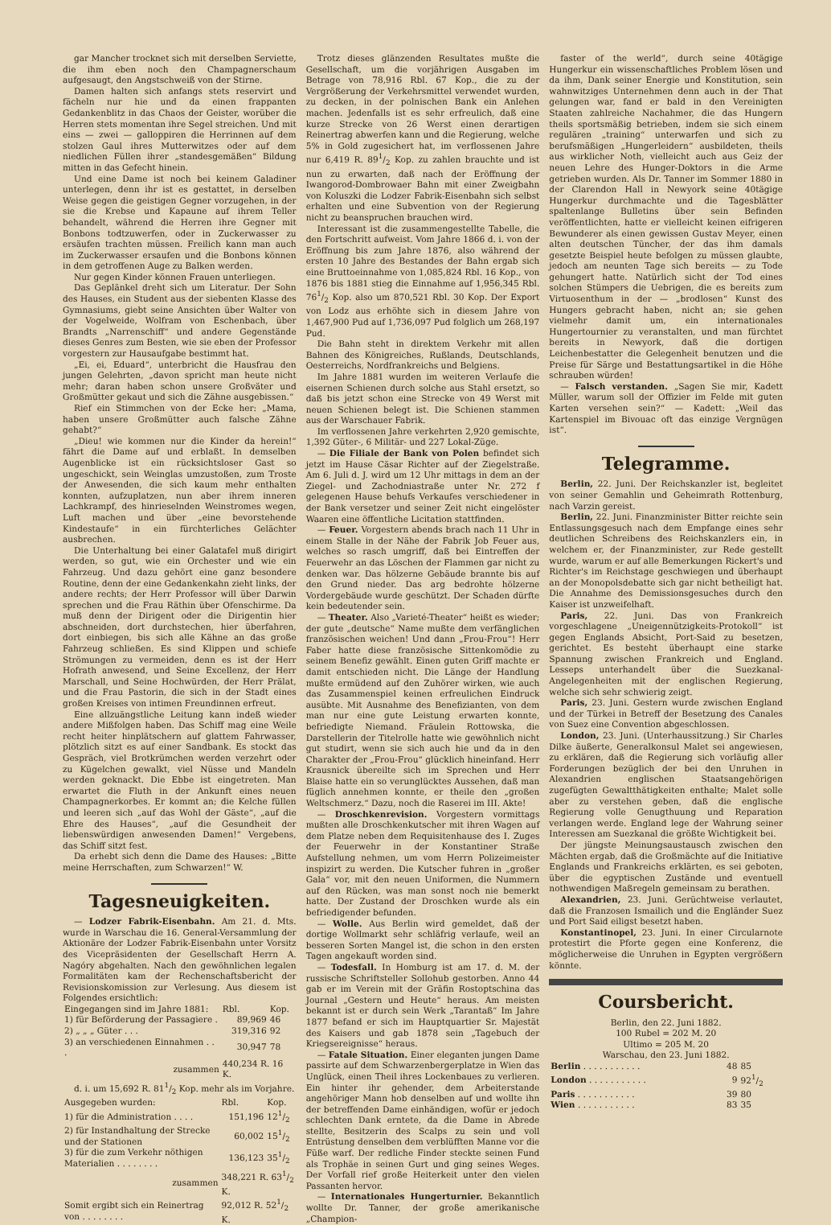gar Mancher trocknet sich mit derselben Serviette, die ihm eben noch den Champagnerschaum aufgesaugt, den Angstschweiß von der Stirne.
Damen halten sich anfangs stets reservirt und fächeln nur hie und da einen frappanten Gedankenblitz in das Chaos der Geister, worüber die Herren stets momentan ihre Segel streichen. Und mit eins — zwei — galloppiren die Herrinnen auf dem stolzen Gaul ihres Mutterwitzes oder auf dem niedlichen Füllen ihrer „standesgemäßen“ Bildung mitten in das Gefecht hinein.
Und eine Dame ist noch bei keinem Galadiner unterlegen, denn ihr ist es gestattet, in derselben Weise gegen die geistigen Gegner vorzugehen, in der sie die Krebse und Kapaune auf ihrem Teller behandelt, während die Herren ihre Gegner mit Bonbons todtzuwerfen, oder in Zuckerwasser zu ersäufen trachten müssen. Freilich kann man auch im Zuckerwasser ersaufen und die Bonbons können in dem getroffenen Auge zu Balken werden.
Nur gegen Kinder können Frauen unterliegen.
Das Geplänkel dreht sich um Literatur. Der Sohn des Hauses, ein Student aus der siebenten Klasse des Gymnasiums, giebt seine Ansichten über Walter von der Vogelweide, Wolfram von Eschenbach, über Brandts „Narrenschiff“ und andere Gegenstände dieses Genres zum Besten, wie sie eben der Professor vorgestern zur Hausaufgabe bestimmt hat.
„Ei, ei, Eduard“, unterbricht die Hausfrau den jungen Gelehrten, „davon spricht man heute nicht mehr; daran haben schon unsere Großväter und Großmütter gekaut und sich die Zähne ausgebissen.“
Rief ein Stimmchen von der Ecke her: „Mama, haben unsere Großmütter auch falsche Zähne gehabt?“
„Dieu! wie kommen nur die Kinder da herein!“ fährt die Dame auf und erblaßt. In demselben Augenblicke ist ein rücksichtsloser Gast so ungeschickt, sein Weinglas umzustoßen, zum Troste der Anwesenden, die sich kaum mehr enthalten konnten, aufzuplatzen, nun aber ihrem inneren Lachkrampf, des hinrieselnden Weinstromes wegen, Luft machen und über „eine bevorstehende Kindestaufe“ in ein fürchterliches Gelächter ausbrechen.
Die Unterhaltung bei einer Galatafel muß dirigirt werden, so gut, wie ein Orchester und wie ein Fahrzeug. Und dazu gehört eine ganz besondere Routine, denn der eine Gedankenkahn zieht links, der andere rechts; der Herr Professor will über Darwin sprechen und die Frau Räthin über Ofenschirme. Da muß denn der Dirigent oder die Dirigentin hier abschneiden, dort durchstechen, hier überfahren, dort einbiegen, bis sich alle Kähne an das große Fahrzeug schließen. Es sind Klippen und schiefe Strömungen zu vermeiden, denn es ist der Herr Hofrath anwesend, und Seine Excellenz, der Herr Marschall, und Seine Hochwürden, der Herr Prälat, und die Frau Pastorin, die sich in der Stadt eines großen Kreises von intimen Freundinnen erfreut.
Eine allzuängstliche Leitung kann indeß wieder andere Mißfolgen haben. Das Schiff mag eine Weile recht heiter hinplätschern auf glattem Fahrwasser, plötzlich sitzt es auf einer Sandbank. Es stockt das Gespräch, viel Brotkrümchen werden verzehrt oder zu Kügelchen gewalkt, viel Nüsse und Mandeln werden geknackt. Die Ebbe ist eingetreten. Man erwartet die Fluth in der Ankunft eines neuen Champagnerkorbes. Er kommt an; die Kelche füllen und leeren sich „auf das Wohl der Gäste“, „auf die Ehre des Hauses“, „auf die Gesundheit der liebenswürdigen anwesenden Damen!“ Vergebens, das Schiff sitzt fest.
Da erhebt sich denn die Dame des Hauses: „Bitte meine Herrschaften, zum Schwarzen!“ W.
Tagesneuigkeiten.
— Lodzer Fabrik-Eisenbahn. Am 21. d. Mts. wurde in Warschau die 16. General-Versammlung der Aktionäre der Lodzer Fabrik-Eisenbahn unter Vorsitz des Vicepräsidenten der Gesellschaft Herrn A. Nagóry abgehalten. Nach den gewöhnlichen legalen Formalitäten kam der Rechenschaftsbericht der Revisionskomission zur Verlesung. Aus diesem ist Folgendes ersichtlich:
| Eingegangen sind im Jahre 1881: | Rbl. | Kop. |
| --- | --- | --- |
| 1) für Beförderung der Passagiere . | 89,969 | 46 |
| 2) „ „ „ Güter . . . | 319,316 | 92 |
| 3) an verschiedenen Einnahmen . . . | 30,947 | 78 |
| zusammen | 440,234 R. 16 K. | |
d. i. um 15,692 R. 811/2 Kop. mehr als im Vorjahre.
| Ausgegeben wurden: | Rbl. | Kop. |
| --- | --- | --- |
| 1) für die Administration . . . . | 151,196 | 121/2 |
| 2) für Instandhaltung der Strecke und der Stationen | 60,002 | 151/2 |
| 3) für die zum Verkehr nöthigen Materialien . . . . . . . . | 136,123 | 351/2 |
| zusammen | 348,221 R. 631/2 K. | |
| Somit ergibt sich ein Reinertrag von . . . . . . . . | 92,012 R. 521/2 K. | |
Trotz dieses glänzenden Resultates mußte die Gesellschaft, um die vorjährigen Ausgaben im Betrage von 78,916 Rbl. 67 Kop., die zu der Vergrößerung der Verkehrsmittel verwendet wurden, zu decken, in der polnischen Bank ein Anlehen machen. Jedenfalls ist es sehr erfreulich, daß eine kurze Strecke von 26 Werst einen derartigen Reinertrag abwerfen kann und die Regierung, welche 5% in Gold zugesichert hat, im verflossenen Jahre nur 6,419 R. 891/2 Kop. zu zahlen brauchte und ist nun zu erwarten, daß nach der Eröffnung der Iwangorod-Dombrowaer Bahn mit einer Zweigbahn von Koluszki die Lodzer Fabrik-Eisenbahn sich selbst erhalten und eine Subvention von der Regierung nicht zu beanspruchen brauchen wird.
Interessant ist die zusammengestellte Tabelle, die den Fortschritt aufweist. Vom Jahre 1866 d. i. von der Eröffnung bis zum Jahre 1876, also während der ersten 10 Jahre des Bestandes der Bahn ergab sich eine Bruttoeinnahme von 1,085,824 Rbl. 16 Kop., von 1876 bis 1881 stieg die Einnahme auf 1,956,345 Rbl. 761/2 Kop. also um 870,521 Rbl. 30 Kop. Der Export von Lodz aus erhöhte sich in diesem Jahre von 1,467,900 Pud auf 1,736,097 Pud folglich um 268,197 Pud.
Die Bahn steht in direktem Verkehr mit allen Bahnen des Königreiches, Rußlands, Deutschlands, Oesterreichs, Nordfrankreichs und Belgiens.
Im Jahre 1881 wurden im weiteren Verlaufe die eisernen Schienen durch solche aus Stahl ersetzt, so daß bis jetzt schon eine Strecke von 49 Werst mit neuen Schienen belegt ist. Die Schienen stammen aus der Warschauer Fabrik.
Im verflossenen Jahre verkehrten 2,920 gemischte, 1,392 Güter-, 6 Militär- und 227 Lokal-Züge.
— Die Filiale der Bank von Polen befindet sich jetzt im Hause Cäsar Richter auf der Ziegelstraße. Am 6. Juli d. J. wird um 12 Uhr mittags in dem an der Ziegel- und Zachodniastraße unter Nr. 272 f gelegenen Hause behufs Verkaufes verschiedener in der Bank versetzer und seiner Zeit nicht eingelöster Waaren eine öffentliche Licitation stattfinden.
— Feuer. Vorgestern abends brach nach 11 Uhr in einem Stalle in der Nähe der Fabrik Job Feuer aus, welches so rasch umgriff, daß bei Eintreffen der Feuerwehr an das Löschen der Flammen gar nicht zu denken war. Das hölzerne Gebäude brannte bis auf den Grund nieder. Das arg bedrohte hölzerne Vordergebäude wurde geschützt. Der Schaden dürfte kein bedeutender sein.
— Theater. Also „Varieté-Theater“ heißt es wieder; der gute „deutsche“ Name mußte dem verfänglichen französischen weichen! Und dann „Frou-Frou“! Herr Faber hatte diese französische Sittenkomödie zu seinem Benefiz gewählt. Einen guten Griff machte er damit entschieden nicht. Die Länge der Handlung mußte ermüdend auf den Zuhörer wirken, wie auch das Zusammenspiel keinen erfreulichen Eindruck ausübte. Mit Ausnahme des Benefizianten, von dem man nur eine gute Leistung erwarten konnte, befriedigte Niemand. Fräulein Rottowska, die Darstellerin der Titelrolle hatte wie gewöhnlich nicht gut studirt, wenn sie sich auch hie und da in den Charakter der „Frou-Frou“ glücklich hineinfand. Herr Krausnick übereilte sich im Sprechen und Herr Blaise hatte ein so verunglücktes Aussehen, daß man füglich annehmen konnte, er theile den „großen Weltschmerz.“ Dazu, noch die Raserei im III. Akte!
— Droschkenrevision. Vorgestern vormittags mußten alle Droschkenkutscher mit ihren Wagen auf dem Platze neben dem Requisitenhause des I. Zuges der Feuerwehr in der Konstantiner Straße Aufstellung nehmen, um vom Herrn Polizeimeister inspizirt zu werden. Die Kutscher fuhren in „großer Gala“ vor, mit den neuen Uniformen, die Nummern auf den Rücken, was man sonst noch nie bemerkt hatte. Der Zustand der Droschken wurde als ein befriedigender befunden.
— Wolle. Aus Berlin wird gemeldet, daß der dortige Wollmarkt sehr schläfrig verlaufe, weil an besseren Sorten Mangel ist, die schon in den ersten Tagen angekauft worden sind.
— Todesfall. In Homburg ist am 17. d. M. der russische Schriftsteller Sollohub gestorben. Anno 44 gab er im Verein mit der Gräfin Rostoptschina das Journal „Gestern und Heute“ heraus. Am meisten bekannt ist er durch sein Werk „Tarantaß“ Im Jahre 1877 befand er sich im Hauptquartier Sr. Majestät des Kaisers und gab 1878 sein „Tagebuch der Kriegsereignisse“ heraus.
— Fatale Situation. Einer eleganten jungen Dame passirte auf dem Schwarzenbergerplatze in Wien das Unglück, einen Theil ihres Lockenbaues zu verlieren. Ein hinter ihr gehender, dem Arbeiterstande angehöriger Mann hob denselben auf und wollte ihn der betreffenden Dame einhändigen, wofür er jedoch schlechten Dank erntete, da die Dame in Abrede stellte, Besitzerin des Scalps zu sein und voll Entrüstung denselben dem verblüfften Manne vor die Füße warf. Der redliche Finder steckte seinen Fund als Trophäe in seinen Gurt und ging seines Weges. Der Vorfall rief große Heiterkeit unter den vielen Passanten hervor.
— Internationales Hungerturnier. Bekanntlich wollte Dr. Tanner, der große amerikanische „Champion-
faster of the werld“, durch seine 40tägige Hungerkur ein wissenschaftliches Problem lösen und da ihm, Dank seiner Energie und Konstitution, sein wahnwitziges Unternehmen denn auch in der That gelungen war, fand er bald in den Vereinigten Staaten zahlreiche Nachahmer, die das Hungern theils sportsmäßig betrieben, indem sie sich einem regulären „training“ unterwarfen und sich zu berufsmäßigen „Hungerleidern“ ausbildeten, theils aus wirklicher Noth, vielleicht auch aus Geiz der neuen Lehre des Hunger-Doktors in die Arme getrieben wurden. Als Dr. Tanner im Sommer 1880 in der Clarendon Hall in Newyork seine 40tägige Hungerkur durchmachte und die Tagesblätter spaltenlange Bulletins über sein Befinden veröffentlichten, hatte er vielleicht keinen eifrigeren Bewunderer als einen gewissen Gustav Meyer, einen alten deutschen Tüncher, der das ihm damals gesetzte Beispiel heute befolgen zu müssen glaubte, jedoch am neunten Tage sich bereits — zu Tode gehungert hatte. Natürlich sicht der Tod eines solchen Stümpers die Uebrigen, die es bereits zum Virtuosenthum in der — „brodlosen“ Kunst des Hungers gebracht haben, nicht an; sie gehen vielmehr damit um, ein internationales Hungertournier zu veranstalten, und man fürchtet bereits in Newyork, daß die dortigen Leichenbestatter die Gelegenheit benutzen und die Preise für Särge und Bestattungsartikel in die Höhe schrauben würden!
— Falsch verstanden. „Sagen Sie mir, Kadett Müller, warum soll der Offizier im Felde mit guten Karten versehen sein?“ — Kadett: „Weil das Kartenspiel im Bivouac oft das einzige Vergnügen ist“.
Telegramme.
Berlin, 22. Juni. Der Reichskanzler ist, begleitet von seiner Gemahlin und Geheimrath Rottenburg, nach Varzin gereist.
Berlin, 22. Juni. Finanzminister Bitter reichte sein Entlassungsgesuch nach dem Empfange eines sehr deutlichen Schreibens des Reichskanzlers ein, in welchem er, der Finanzminister, zur Rede gestellt wurde, warum er auf alle Bemerkungen Rickert's und Richter's im Reichstage geschwiegen und überhaupt an der Monopolsdebatte sich gar nicht betheiligt hat. Die Annahme des Demissionsgesuches durch den Kaiser ist unzweifelhaft.
Paris, 22. Juni. Das von Frankreich vorgeschlagene „Uneigennützigkeits-Protokoll“ ist gegen Englands Absicht, Port-Said zu besetzen, gerichtet. Es besteht überhaupt eine starke Spannung zwischen Frankreich und England. Lesseps unterhandelt über die Suezkanal-Angelegenheiten mit der englischen Regierung, welche sich sehr schwierig zeigt.
Paris, 23. Juni. Gestern wurde zwischen England und der Türkei in Betreff der Besetzung des Canales von Suez eine Convention abgeschlossen.
London, 23. Juni. (Unterhaussitzung.) Sir Charles Dilke äußerte, Generalkonsul Malet sei angewiesen, zu erklären, daß die Regierung sich vorläufig aller Forderungen bezüglich der bei den Unruhen in Alexandrien englischen Staatsangehörigen zugefügten Gewaltthätigkeiten enthalte; Malet solle aber zu verstehen geben, daß die englische Regierung volle Genugthuung und Reparation verlangen werde. England lege der Wahrung seiner Interessen am Suezkanal die größte Wichtigkeit bei.
Der jüngste Meinungsaustausch zwischen den Mächten ergab, daß die Großmächte auf die Initiative Englands und Frankreichs erklärten, es sei geboten, über die egyptischen Zustände und eventuell nothwendigen Maßregeln gemeinsam zu berathen.
Alexandrien, 23. Juni. Gerüchtweise verlautet, daß die Franzosen Ismailich und die Engländer Suez und Port Said eiligst besetzt haben.
Konstantinopel, 23. Juni. In einer Circularnote protestirt die Pforte gegen eine Konferenz, die möglicherweise die Unruhen in Egypten vergrößern könnte.
Coursbericht.
Berlin, den 22. Juni 1882.
100 Rubel = 202 M. 20
Ultimo = 205 M. 20
Warschau, den 23. Juni 1882.
| Berlin . . . . . . . . . . . | 48 | 85 |
| London . . . . . . . . . . . | 9 | 921/2 |
| Paris . . . . . . . . . . . | 39 | 80 |
| Wien . . . . . . . . . . . | 83 | 35 |